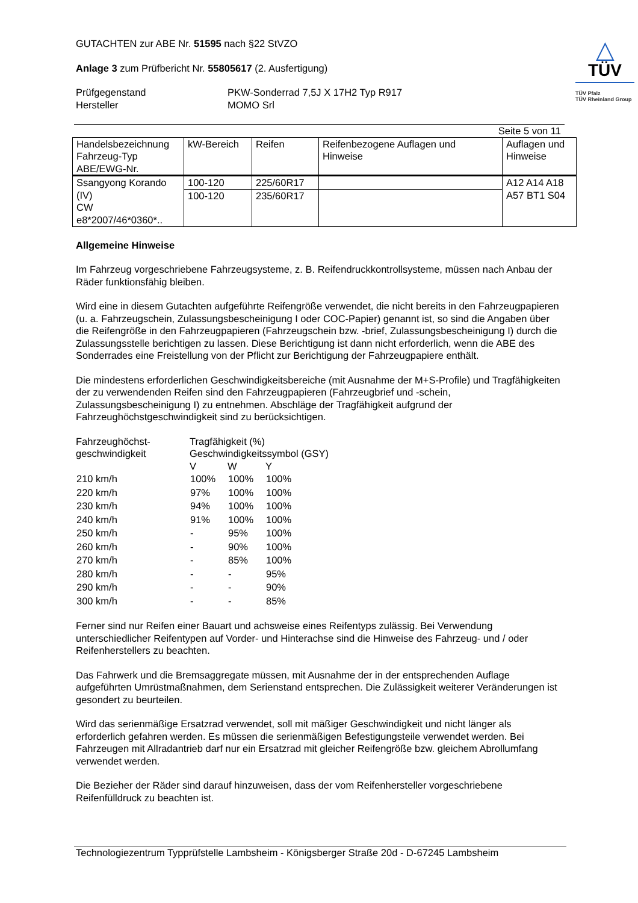GUTACHTEN zur ABE Nr. 51595 nach §22 StVZO
Anlage 3 zum Prüfbericht Nr. 55805617 (2. Ausfertigung)
Prüfgegenstand
Hersteller
PKW-Sonderrad 7,5J X 17H2 Typ R917
MOMO Srl
△
TÜV
TÜV Pfalz
TÜV Rheinland Group
Seite 5 von 11
| Handelsbezeichnung Fahrzeug-Typ ABE/EWG-Nr. | kW-Bereich | Reifen | Reifenbezogene Auflagen und Hinweise | Auflagen und Hinweise |
| --- | --- | --- | --- | --- |
| Ssangyong Korando (IV) CW e8*2007/46*0360*.. | 100-120 | 225/60R17 | | A12 A14 A18 A57 BT1 S04 |
| | 100-120 | 235/60R17 | | |
Allgemeine Hinweise
Im Fahrzeug vorgeschriebene Fahrzeugsysteme, z. B. Reifendruckkontrollsysteme, müssen nach Anbau der Räder funktionsfähig bleiben.
Wird eine in diesem Gutachten aufgeführte Reifengröße verwendet, die nicht bereits in den Fahrzeugpapieren (u. a. Fahrzeugschein, Zulassungsbescheinigung I oder COC-Papier) genannt ist, so sind die Angaben über die Reifengröße in den Fahrzeugpapieren (Fahrzeugschein bzw. -brief, Zulassungsbescheinigung I) durch die Zulassungsstelle berichtigen zu lassen. Diese Berichtigung ist dann nicht erforderlich, wenn die ABE des Sonderrades eine Freistellung von der Pflicht zur Berichtigung der Fahrzeugpapiere enthält.
Die mindestens erforderlichen Geschwindigkeitsbereiche (mit Ausnahme der M+S-Profile) und Tragfähigkeiten der zu verwendenden Reifen sind den Fahrzeugpapieren (Fahrzeugbrief und -schein, Zulassungsbescheinigung I) zu entnehmen. Abschläge der Tragfähigkeit aufgrund der Fahrzeughöchstgeschwindigkeit sind zu berücksichtigen.
| Fahrzeughöchst- geschwindigkeit | Tragfähigkeit (%) Geschwindigkeitssymbol (GSY) | | |
| | V | W | Y |
| 210 km/h | 100% | 100% | 100% |
| 220 km/h | 97% | 100% | 100% |
| 230 km/h | 94% | 100% | 100% |
| 240 km/h | 91% | 100% | 100% |
| 250 km/h | - | 95% | 100% |
| 260 km/h | - | 90% | 100% |
| 270 km/h | - | 85% | 100% |
| 280 km/h | - | - | 95% |
| 290 km/h | - | - | 90% |
| 300 km/h | - | - | 85% |
Ferner sind nur Reifen einer Bauart und achsweise eines Reifentyps zulässig. Bei Verwendung unterschiedlicher Reifentypen auf Vorder- und Hinterachse sind die Hinweise des Fahrzeug- und / oder Reifenherstellers zu beachten.
Das Fahrwerk und die Bremsaggregate müssen, mit Ausnahme der in der entsprechenden Auflage aufgeführten Umrüstmaßnahmen, dem Serienstand entsprechen. Die Zulässigkeit weiterer Veränderungen ist gesondert zu beurteilen.
Wird das serienmäßige Ersatzrad verwendet, soll mit mäßiger Geschwindigkeit und nicht länger als erforderlich gefahren werden. Es müssen die serienmäßigen Befestigungsteile verwendet werden. Bei Fahrzeugen mit Allradantrieb darf nur ein Ersatzrad mit gleicher Reifengröße bzw. gleichem Abrollumfang verwendet werden.
Die Bezieher der Räder sind darauf hinzuweisen, dass der vom Reifenhersteller vorgeschriebene Reifenfülldruck zu beachten ist.
Technologiezentrum Typprüfstelle Lambsheim - Königsberger Straße 20d - D-67245 Lambsheim